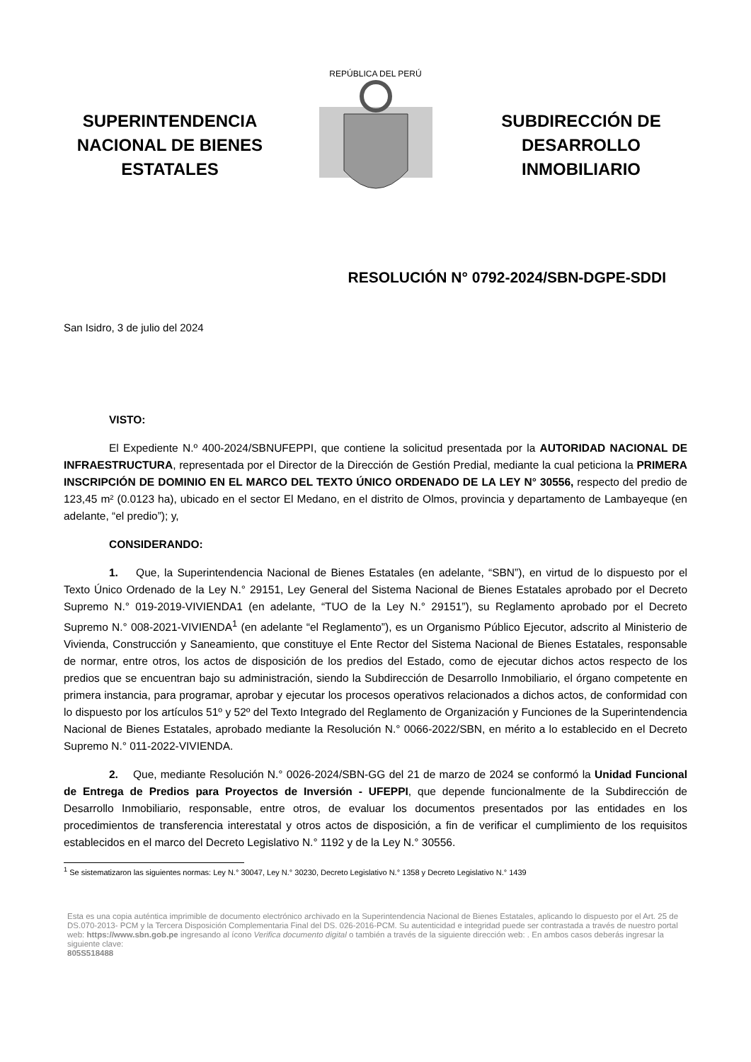SUPERINTENDENCIA NACIONAL DE BIENES ESTATALES
REPÚBLICA DEL PERÚ
SUBDIRECCIÓN DE DESARROLLO INMOBILIARIO
RESOLUCIÓN N° 0792-2024/SBN-DGPE-SDDI
San Isidro, 3 de julio del 2024
VISTO:
El Expediente N.º 400-2024/SBNUFEPPI, que contiene la solicitud presentada por la AUTORIDAD NACIONAL DE INFRAESTRUCTURA, representada por el Director de la Dirección de Gestión Predial, mediante la cual peticiona la PRIMERA INSCRIPCIÓN DE DOMINIO EN EL MARCO DEL TEXTO ÚNICO ORDENADO DE LA LEY N° 30556, respecto del predio de 123,45 m² (0.0123 ha), ubicado en el sector El Medano, en el distrito de Olmos, provincia y departamento de Lambayeque (en adelante, “el predio”); y,
CONSIDERANDO:
1. Que, la Superintendencia Nacional de Bienes Estatales (en adelante, “SBN”), en virtud de lo dispuesto por el Texto Único Ordenado de la Ley N.° 29151, Ley General del Sistema Nacional de Bienes Estatales aprobado por el Decreto Supremo N.° 019-2019-VIVIENDA1 (en adelante, “TUO de la Ley N.° 29151”), su Reglamento aprobado por el Decreto Supremo N.° 008-2021-VIVIENDA<sup>1</sup> (en adelante “el Reglamento”), es un Organismo Público Ejecutor, adscrito al Ministerio de Vivienda, Construcción y Saneamiento, que constituye el Ente Rector del Sistema Nacional de Bienes Estatales, responsable de normar, entre otros, los actos de disposición de los predios del Estado, como de ejecutar dichos actos respecto de los predios que se encuentran bajo su administración, siendo la Subdirección de Desarrollo Inmobiliario, el órgano competente en primera instancia, para programar, aprobar y ejecutar los procesos operativos relacionados a dichos actos, de conformidad con lo dispuesto por los artículos 51º y 52º del Texto Integrado del Reglamento de Organización y Funciones de la Superintendencia Nacional de Bienes Estatales, aprobado mediante la Resolución N.° 0066-2022/SBN, en mérito a lo establecido en el Decreto Supremo N.° 011-2022-VIVIENDA.
2. Que, mediante Resolución N.° 0026-2024/SBN-GG del 21 de marzo de 2024 se conformó la Unidad Funcional de Entrega de Predios para Proyectos de Inversión - UFEPPI, que depende funcionalmente de la Subdirección de Desarrollo Inmobiliario, responsable, entre otros, de evaluar los documentos presentados por las entidades en los procedimientos de transferencia interestatal y otros actos de disposición, a fin de verificar el cumplimiento de los requisitos establecidos en el marco del Decreto Legislativo N.° 1192 y de la Ley N.° 30556.
<sup>1</sup> Se sistematizaron las siguientes normas: Ley N.° 30047, Ley N.° 30230, Decreto Legislativo N.° 1358 y Decreto Legislativo N.° 1439
Esta es una copia auténtica imprimible de documento electrónico archivado en la Superintendencia Nacional de Bienes Estatales, aplicando lo dispuesto por el Art. 25 de DS.070-2013- PCM y la Tercera Disposición Complementaria Final del DS. 026-2016-PCM. Su autenticidad e integridad puede ser contrastada a través de nuestro portal web: https://www.sbn.gob.pe ingresando al ícono Verifica documento digital o también a través de la siguiente dirección web: . En ambos casos deberás ingresar la siguiente clave:
805S518488